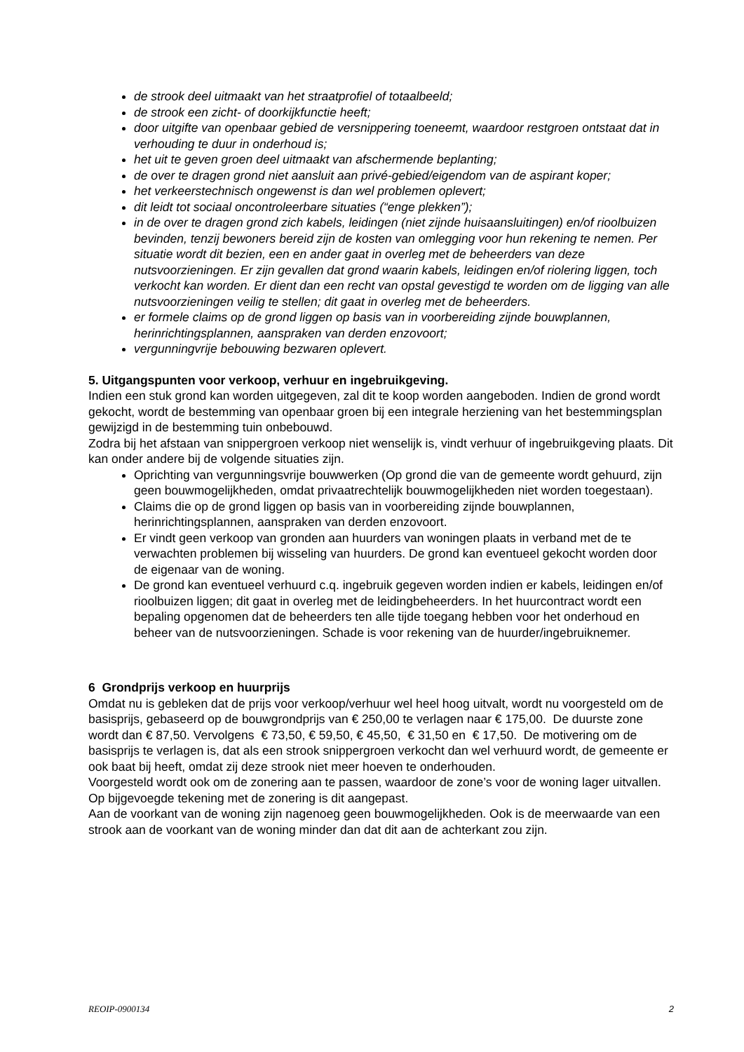de strook deel uitmaakt van het straatprofiel of totaalbeeld;
de strook een zicht- of doorkijkfunctie heeft;
door uitgifte van openbaar gebied de versnippering toeneemt, waardoor restgroen ontstaat dat in verhouding te duur in onderhoud is;
het uit te geven groen deel uitmaakt van afschermende beplanting;
de over te dragen grond niet aansluit aan privé-gebied/eigendom van de aspirant koper;
het verkeerstechnisch ongewenst is dan wel problemen oplevert;
dit leidt tot sociaal oncontroleerbare situaties (“enge plekken”);
in de over te dragen grond zich kabels, leidingen (niet zijnde huisaansluitingen) en/of rioolbuizen bevinden, tenzij bewoners bereid zijn de kosten van omlegging voor hun rekening te nemen. Per situatie wordt dit bezien, een en ander gaat in overleg met de beheerders van deze nutsvoorzieningen. Er zijn gevallen dat grond waarin kabels, leidingen en/of riolering liggen, toch verkocht kan worden. Er dient dan een recht van opstal gevestigd te worden om de ligging van alle nutsvoorzieningen veilig te stellen; dit gaat in overleg met de beheerders.
er formele claims op de grond liggen op basis van in voorbereiding zijnde bouwplannen, herinrichtingsplannen, aanspraken van derden enzovoort;
vergunningvrije bebouwing bezwaren oplevert.
5. Uitgangspunten voor verkoop, verhuur en ingebruikgeving.
Indien een stuk grond kan worden uitgegeven, zal dit te koop worden aangeboden. Indien de grond wordt gekocht, wordt de bestemming van openbaar groen bij een integrale herziening van het bestemmingsplan gewijzigd in de bestemming tuin onbebouwd.
Zodra bij het afstaan van snippergroen verkoop niet wenselijk is, vindt verhuur of ingebruikgeving plaats. Dit kan onder andere bij de volgende situaties zijn.
Oprichting van vergunningsvrije bouwwerken (Op grond die van de gemeente wordt gehuurd, zijn geen bouwmogelijkheden, omdat privaatrechtelijk bouwmogelijkheden niet worden toegestaan).
Claims die op de grond liggen op basis van in voorbereiding zijnde bouwplannen, herinrichtingsplannen, aanspraken van derden enzovoort.
Er vindt geen verkoop van gronden aan huurders van woningen plaats in verband met de te verwachten problemen bij wisseling van huurders. De grond kan eventueel gekocht worden door de eigenaar van de woning.
De grond kan eventueel verhuurd c.q. ingebruik gegeven worden indien er kabels, leidingen en/of rioolbuizen liggen; dit gaat in overleg met de leidingbeheerders. In het huurcontract wordt een bepaling opgenomen dat de beheerders ten alle tijde toegang hebben voor het onderhoud en beheer van de nutsvoorzieningen. Schade is voor rekening van de huurder/ingebruiknemer.
6 Grondprijs verkoop en huurprijs
Omdat nu is gebleken dat de prijs voor verkoop/verhuur wel heel hoog uitvalt, wordt nu voorgesteld om de basisprijs, gebaseerd op de bouwgrondprijs van € 250,00 te verlagen naar € 175,00. De duurste zone wordt dan € 87,50. Vervolgens € 73,50, € 59,50, € 45,50, € 31,50 en € 17,50. De motivering om de basisprijs te verlagen is, dat als een strook snippergroen verkocht dan wel verhuurd wordt, de gemeente er ook baat bij heeft, omdat zij deze strook niet meer hoeven te onderhouden.
Voorgesteld wordt ook om de zonering aan te passen, waardoor de zone’s voor de woning lager uitvallen. Op bijgevoegde tekening met de zonering is dit aangepast.
Aan de voorkant van de woning zijn nagenoeg geen bouwmogelijkheden. Ook is de meerwaarde van een strook aan de voorkant van de woning minder dan dat dit aan de achterkant zou zijn.
REOIP-0900134 2